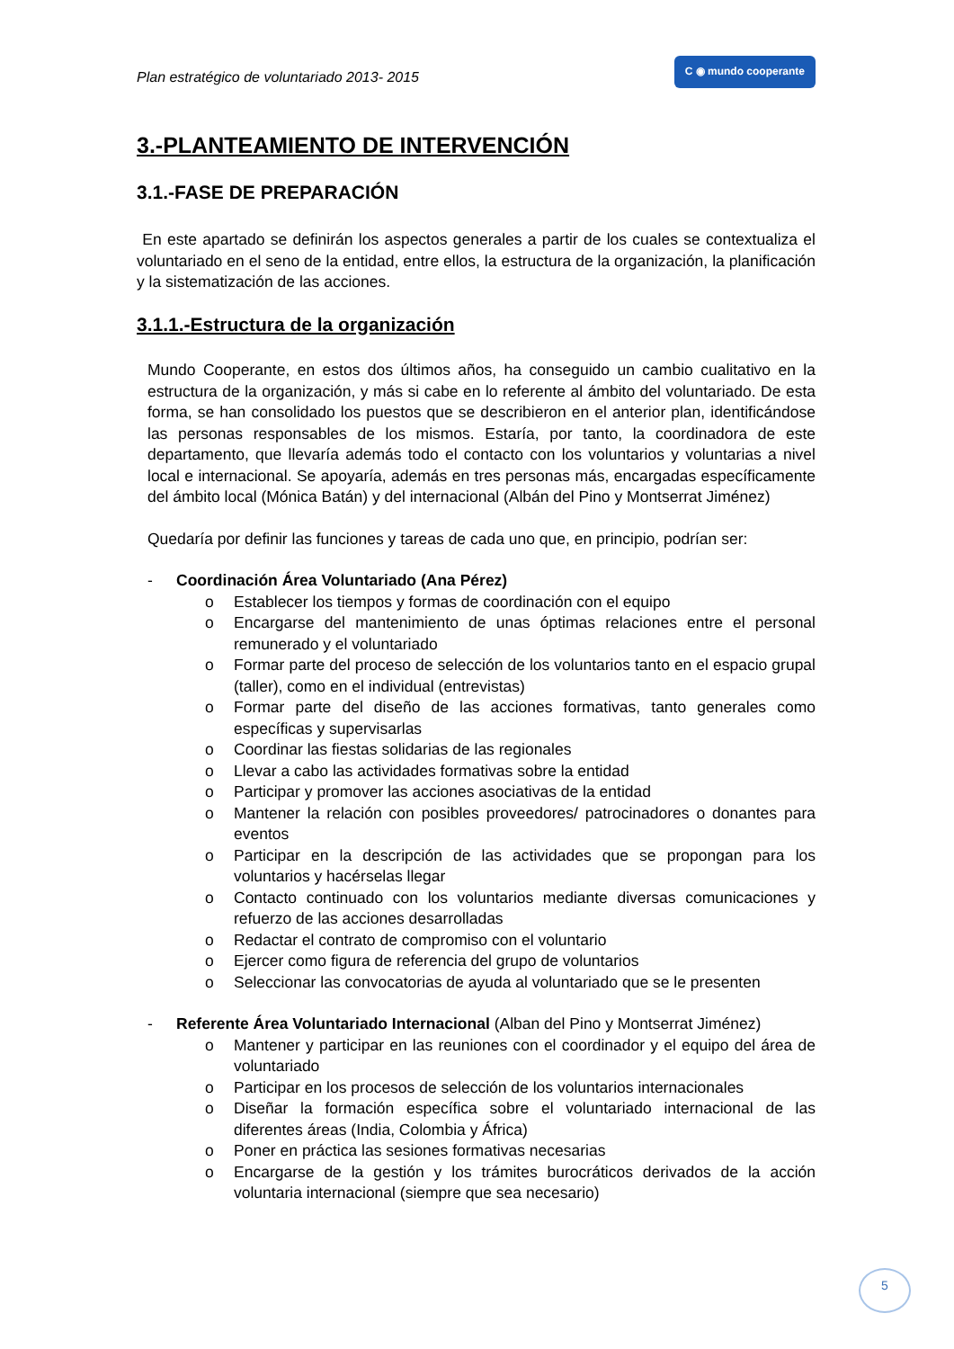Plan estratégico de voluntariado 2013- 2015 C ◉ mundo cooperante
3.-PLANTEAMIENTO DE INTERVENCIÓN
3.1.-FASE DE PREPARACIÓN
En este apartado se definirán los aspectos generales a partir de los cuales se contextualiza el voluntariado en el seno de la entidad, entre ellos, la estructura de la organización, la planificación y la sistematización de las acciones.
3.1.1.-Estructura de la organización
Mundo Cooperante, en estos dos últimos años, ha conseguido un cambio cualitativo en la estructura de la organización, y más si cabe en lo referente al ámbito del voluntariado. De esta forma, se han consolidado los puestos que se describieron en el anterior plan, identificándose las personas responsables de los mismos. Estaría, por tanto, la coordinadora de este departamento, que llevaría además todo el contacto con los voluntarios y voluntarias a nivel local e internacional. Se apoyaría, además en tres personas más, encargadas específicamente del ámbito local (Mónica Batán) y del internacional (Albán del Pino y Montserrat Jiménez)
Quedaría por definir las funciones y tareas de cada uno que, en principio, podrían ser:
- Coordinación Área Voluntariado (Ana Pérez)
o Establecer los tiempos y formas de coordinación con el equipo
o Encargarse del mantenimiento de unas óptimas relaciones entre el personal remunerado y el voluntariado
o Formar parte del proceso de selección de los voluntarios tanto en el espacio grupal (taller), como en el individual (entrevistas)
o Formar parte del diseño de las acciones formativas, tanto generales como específicas y supervisarlas
o Coordinar las fiestas solidarias de las regionales
o Llevar a cabo las actividades formativas sobre la entidad
o Participar y promover las acciones asociativas de la entidad
o Mantener la relación con posibles proveedores/ patrocinadores o donantes para eventos
o Participar en la descripción de las actividades que se propongan para los voluntarios y hacérselas llegar
o Contacto continuado con los voluntarios mediante diversas comunicaciones y refuerzo de las acciones desarrolladas
o Redactar el contrato de compromiso con el voluntario
o Ejercer como figura de referencia del grupo de voluntarios
o Seleccionar las convocatorias de ayuda al voluntariado que se le presenten
- Referente Área Voluntariado Internacional (Alban del Pino y Montserrat Jiménez)
o Mantener y participar en las reuniones con el coordinador y el equipo del área de voluntariado
o Participar en los procesos de selección de los voluntarios internacionales
o Diseñar la formación específica sobre el voluntariado internacional de las diferentes áreas (India, Colombia y África)
o Poner en práctica las sesiones formativas necesarias
o Encargarse de la gestión y los trámites burocráticos derivados de la acción voluntaria internacional (siempre que sea necesario)
5